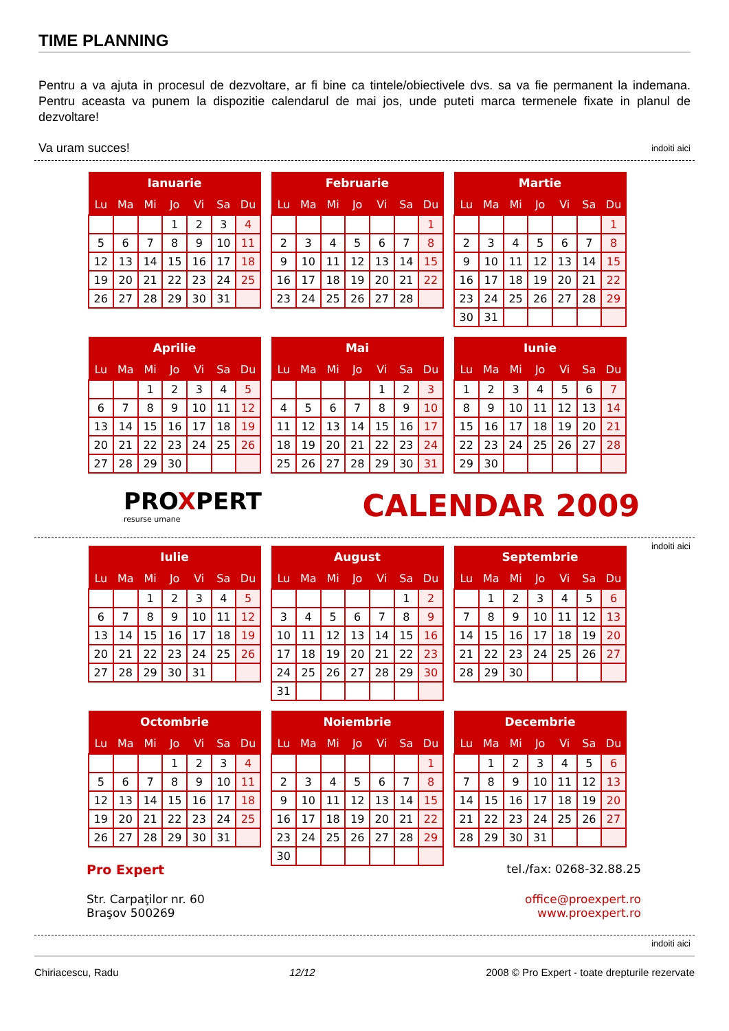TIME PLANNING
Pentru a va ajuta in procesul de dezvoltare, ar fi bine ca tintele/obiectivele dvs. sa va fie permanent la indemana. Pentru aceasta va punem la dispozitie calendarul de mai jos, unde puteti marca termenele fixate in planul de dezvoltare!
Va uram succes! indoiti aici
| Ianuarie | | | | | | |
| --- | --- | --- | --- | --- | --- | --- |
| Lu | Ma | Mi | Jo | Vi | Sa | Du |
| | | | 1 | 2 | 3 | 4 |
| 5 | 6 | 7 | 8 | 9 | 10 | 11 |
| 12 | 13 | 14 | 15 | 16 | 17 | 18 |
| 19 | 20 | 21 | 22 | 23 | 24 | 25 |
| 26 | 27 | 28 | 29 | 30 | 31 | |
| Februarie | | | | | | |
| --- | --- | --- | --- | --- | --- | --- |
| Lu | Ma | Mi | Jo | Vi | Sa | Du |
| | | | | | | 1 |
| 2 | 3 | 4 | 5 | 6 | 7 | 8 |
| 9 | 10 | 11 | 12 | 13 | 14 | 15 |
| 16 | 17 | 18 | 19 | 20 | 21 | 22 |
| 23 | 24 | 25 | 26 | 27 | 28 | |
| Martie | | | | | | |
| --- | --- | --- | --- | --- | --- | --- |
| Lu | Ma | Mi | Jo | Vi | Sa | Du |
| | | | | | | 1 |
| 2 | 3 | 4 | 5 | 6 | 7 | 8 |
| 9 | 10 | 11 | 12 | 13 | 14 | 15 |
| 16 | 17 | 18 | 19 | 20 | 21 | 22 |
| 23 | 24 | 25 | 26 | 27 | 28 | 29 |
| 30 | 31 | | | | | |
| Aprilie | | | | | | |
| --- | --- | --- | --- | --- | --- | --- |
| Lu | Ma | Mi | Jo | Vi | Sa | Du |
| | | 1 | 2 | 3 | 4 | 5 |
| 6 | 7 | 8 | 9 | 10 | 11 | 12 |
| 13 | 14 | 15 | 16 | 17 | 18 | 19 |
| 20 | 21 | 22 | 23 | 24 | 25 | 26 |
| 27 | 28 | 29 | 30 | | | |
| Mai | | | | | | |
| --- | --- | --- | --- | --- | --- | --- |
| Lu | Ma | Mi | Jo | Vi | Sa | Du |
| | | | | 1 | 2 | 3 |
| 4 | 5 | 6 | 7 | 8 | 9 | 10 |
| 11 | 12 | 13 | 14 | 15 | 16 | 17 |
| 18 | 19 | 20 | 21 | 22 | 23 | 24 |
| 25 | 26 | 27 | 28 | 29 | 30 | 31 |
| Iunie | | | | | | |
| --- | --- | --- | --- | --- | --- | --- |
| Lu | Ma | Mi | Jo | Vi | Sa | Du |
| 1 | 2 | 3 | 4 | 5 | 6 | 7 |
| 8 | 9 | 10 | 11 | 12 | 13 | 14 |
| 15 | 16 | 17 | 18 | 19 | 20 | 21 |
| 22 | 23 | 24 | 25 | 26 | 27 | 28 |
| 29 | 30 | | | | | |
PROXPERT
resurse umane
CALENDAR 2009
indoiti aici
| Iulie | | | | | | |
| --- | --- | --- | --- | --- | --- | --- |
| Lu | Ma | Mi | Jo | Vi | Sa | Du |
| | | 1 | 2 | 3 | 4 | 5 |
| 6 | 7 | 8 | 9 | 10 | 11 | 12 |
| 13 | 14 | 15 | 16 | 17 | 18 | 19 |
| 20 | 21 | 22 | 23 | 24 | 25 | 26 |
| 27 | 28 | 29 | 30 | 31 | | |
| August | | | | | | |
| --- | --- | --- | --- | --- | --- | --- |
| Lu | Ma | Mi | Jo | Vi | Sa | Du |
| | | | | | 1 | 2 |
| 3 | 4 | 5 | 6 | 7 | 8 | 9 |
| 10 | 11 | 12 | 13 | 14 | 15 | 16 |
| 17 | 18 | 19 | 20 | 21 | 22 | 23 |
| 24 | 25 | 26 | 27 | 28 | 29 | 30 |
| 31 | | | | | | |
| Septembrie | | | | | | |
| --- | --- | --- | --- | --- | --- | --- |
| Lu | Ma | Mi | Jo | Vi | Sa | Du |
| | 1 | 2 | 3 | 4 | 5 | 6 |
| 7 | 8 | 9 | 10 | 11 | 12 | 13 |
| 14 | 15 | 16 | 17 | 18 | 19 | 20 |
| 21 | 22 | 23 | 24 | 25 | 26 | 27 |
| 28 | 29 | 30 | | | | |
| Octombrie | | | | | | |
| --- | --- | --- | --- | --- | --- | --- |
| Lu | Ma | Mi | Jo | Vi | Sa | Du |
| | | | 1 | 2 | 3 | 4 |
| 5 | 6 | 7 | 8 | 9 | 10 | 11 |
| 12 | 13 | 14 | 15 | 16 | 17 | 18 |
| 19 | 20 | 21 | 22 | 23 | 24 | 25 |
| 26 | 27 | 28 | 29 | 30 | 31 | |
| Noiembrie | | | | | | |
| --- | --- | --- | --- | --- | --- | --- |
| Lu | Ma | Mi | Jo | Vi | Sa | Du |
| | | | | | | 1 |
| 2 | 3 | 4 | 5 | 6 | 7 | 8 |
| 9 | 10 | 11 | 12 | 13 | 14 | 15 |
| 16 | 17 | 18 | 19 | 20 | 21 | 22 |
| 23 | 24 | 25 | 26 | 27 | 28 | 29 |
| 30 | | | | | | |
| Decembrie | | | | | | |
| --- | --- | --- | --- | --- | --- | --- |
| Lu | Ma | Mi | Jo | Vi | Sa | Du |
| | 1 | 2 | 3 | 4 | 5 | 6 |
| 7 | 8 | 9 | 10 | 11 | 12 | 13 |
| 14 | 15 | 16 | 17 | 18 | 19 | 20 |
| 21 | 22 | 23 | 24 | 25 | 26 | 27 |
| 28 | 29 | 30 | 31 | | | |
Pro Expert tel./fax: 0268-32.88.25
Str. Carpaţilor nr. 60
Braşov 500269 office@proexpert.ro
www.proexpert.ro
indoiti aici
Chiriacescu, Radu 12/12 2008 © Pro Expert - toate drepturile rezervate